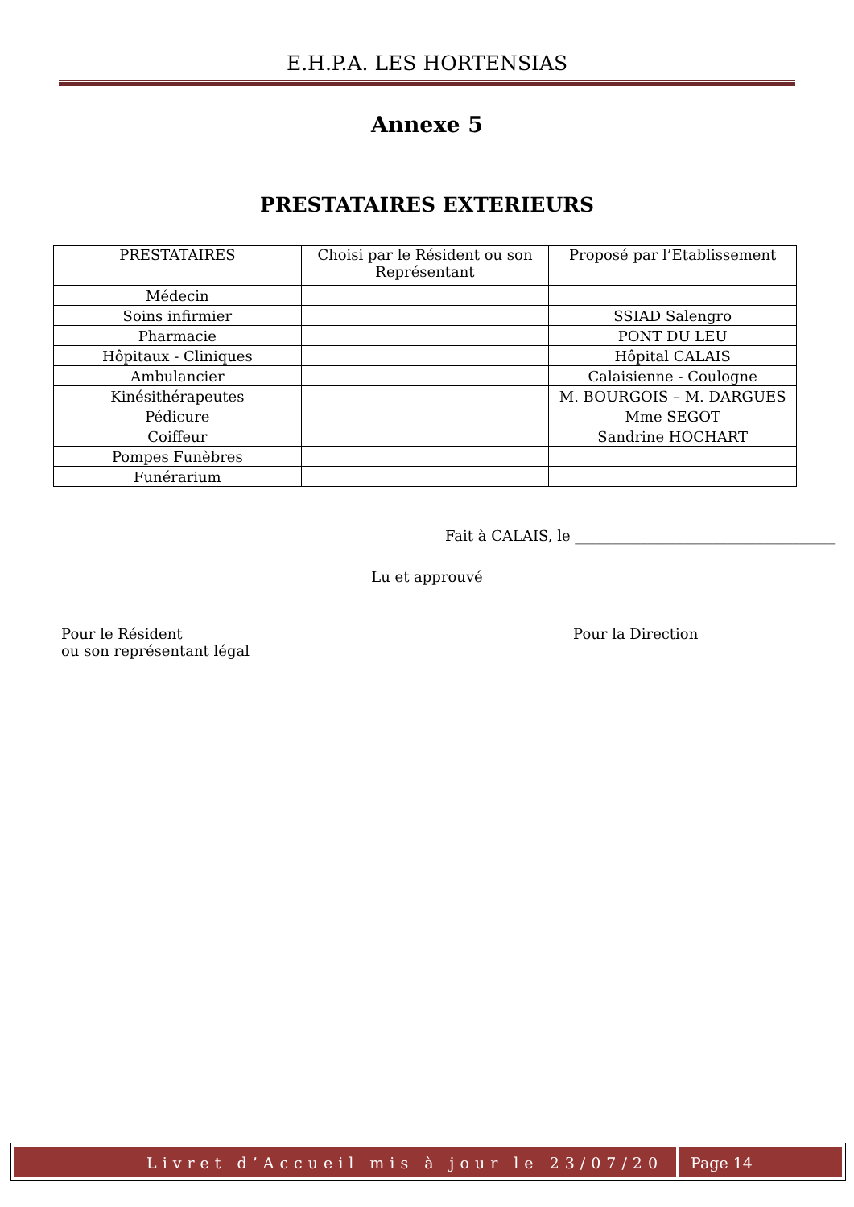E.H.P.A. LES HORTENSIAS
Annexe 5
PRESTATAIRES EXTERIEURS
| PRESTATAIRES | Choisi par le Résident ou son Représentant | Proposé par l’Etablissement |
| --- | --- | --- |
| Médecin | | |
| Soins infirmier | | SSIAD Salengro |
| Pharmacie | | PONT DU LEU |
| Hôpitaux - Cliniques | | Hôpital CALAIS |
| Ambulancier | | Calaisienne - Coulogne |
| Kinésithérapeutes | | M. BOURGOIS – M. DARGUES |
| Pédicure | | Mme SEGOT |
| Coiffeur | | Sandrine HOCHART |
| Pompes Funèbres | | |
| Funérarium | | |
Fait à CALAIS, le ____________________________________
Lu et approuvé
Pour le Résident
ou son représentant légal
Pour la Direction
Livret d’Accueil mis à jour le 23/07/20
Page 14